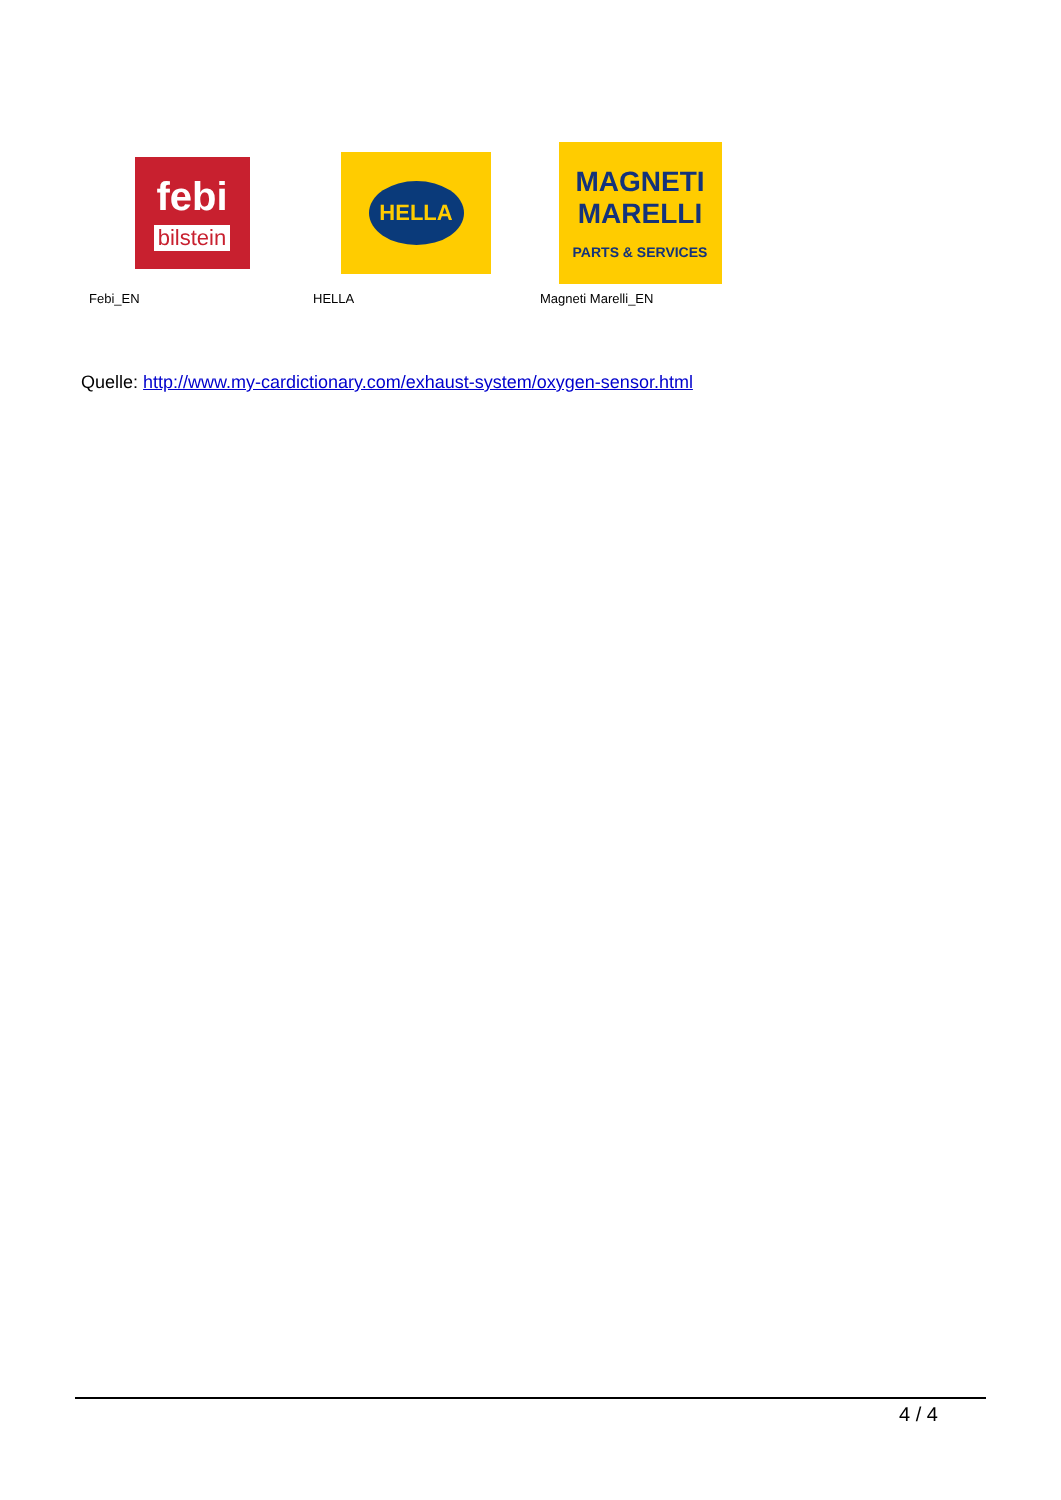febi
bilstein
Febi_EN
HELLA
HELLA
MAGNETI
MARELLI
PARTS & SERVICES
Magneti Marelli_EN
Quelle: http://www.my-cardictionary.com/exhaust-system/oxygen-sensor.html
4 / 4